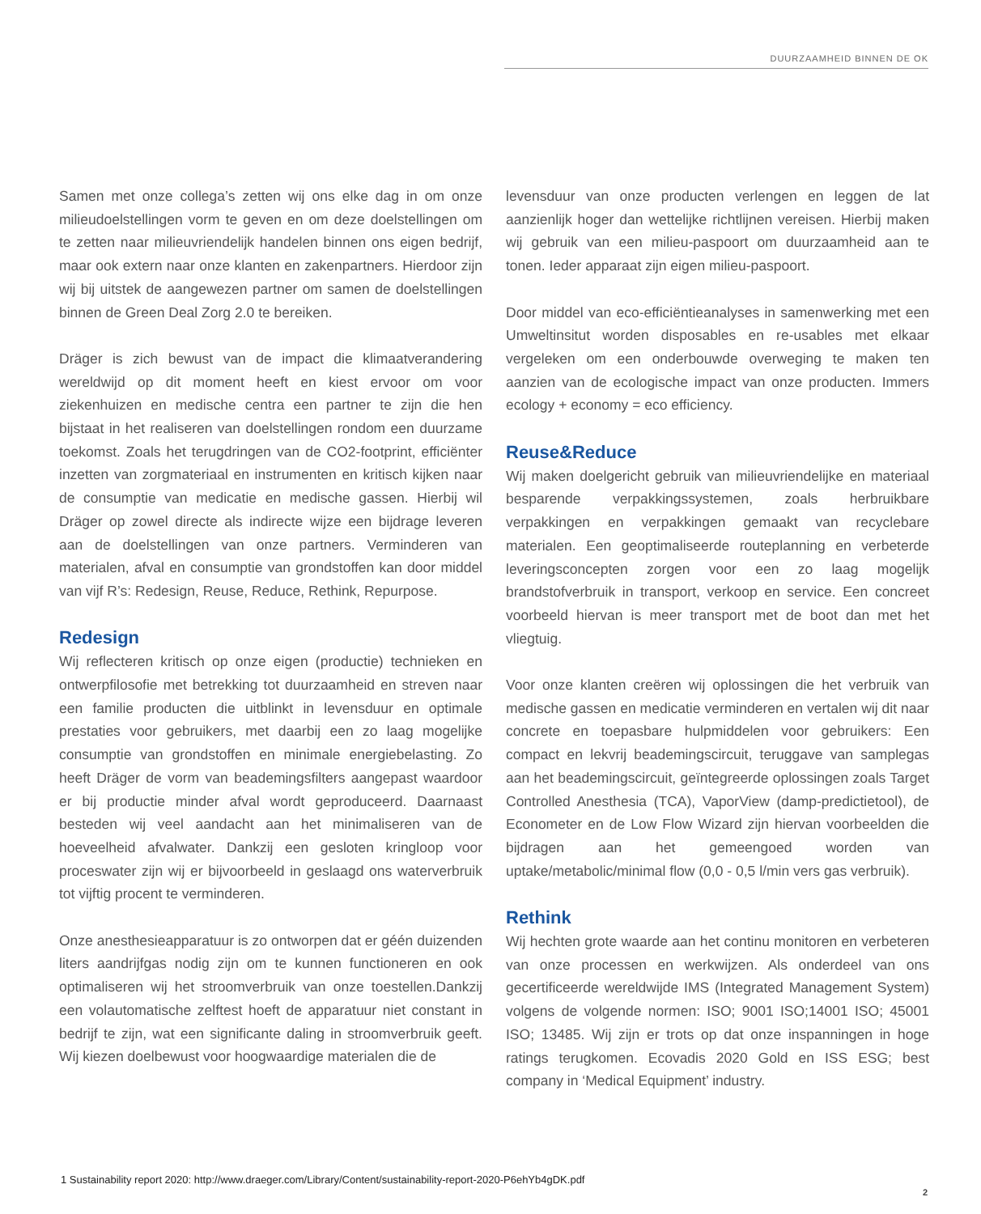DUURZAAMHEID BINNEN DE OK
Samen met onze collega’s zetten wij ons elke dag in om onze milieudoelstellingen vorm te geven en om deze doelstellingen om te zetten naar milieuvriendelijk handelen binnen ons eigen bedrijf, maar ook extern naar onze klanten en zakenpartners. Hierdoor zijn wij bij uitstek de aangewezen partner om samen de doelstellingen binnen de Green Deal Zorg 2.0 te bereiken.
Dräger is zich bewust van de impact die klimaatverandering wereldwijd op dit moment heeft en kiest ervoor om voor ziekenhuizen en medische centra een partner te zijn die hen bijstaat in het realiseren van doelstellingen rondom een duurzame toekomst. Zoals het terugdringen van de CO2-footprint, efficiënter inzetten van zorgmateriaal en instrumenten en kritisch kijken naar de consumptie van medicatie en medische gassen. Hierbij wil Dräger op zowel directe als indirecte wijze een bijdrage leveren aan de doelstellingen van onze partners. Verminderen van materialen, afval en consumptie van grondstoffen kan door middel van vijf R’s: Redesign, Reuse, Reduce, Rethink, Repurpose.
Redesign
Wij reflecteren kritisch op onze eigen (productie) technieken en ontwerpfilosofie met betrekking tot duurzaamheid en streven naar een familie producten die uitblinkt in levensduur en optimale prestaties voor gebruikers, met daarbij een zo laag mogelijke consumptie van grondstoffen en minimale energiebelasting. Zo heeft Dräger de vorm van beademingsfilters aangepast waardoor er bij productie minder afval wordt geproduceerd. Daarnaast besteden wij veel aandacht aan het minimaliseren van de hoeveelheid afvalwater. Dankzij een gesloten kringloop voor proceswater zijn wij er bijvoorbeeld in geslaagd ons waterverbruik tot vijftig procent te verminderen.
Onze anesthesieapparatuur is zo ontworpen dat er géén duizenden liters aandrijfgas nodig zijn om te kunnen functioneren en ook optimaliseren wij het stroomverbruik van onze toestellen.Dankzij een volautomatische zelftest hoeft de apparatuur niet constant in bedrijf te zijn, wat een significante daling in stroomverbruik geeft. Wij kiezen doelbewust voor hoogwaardige materialen die de
levensduur van onze producten verlengen en leggen de lat aanzienlijk hoger dan wettelijke richtlijnen vereisen. Hierbij maken wij gebruik van een milieu-paspoort om duurzaamheid aan te tonen. Ieder apparaat zijn eigen milieu-paspoort.
Door middel van eco-efficiëntieanalyses in samenwerking met een Umweltinsitut worden disposables en re-usables met elkaar vergeleken om een onderbouwde overweging te maken ten aanzien van de ecologische impact van onze producten. Immers ecology + economy = eco efficiency.
Reuse&Reduce
Wij maken doelgericht gebruik van milieuvriendelijke en materiaal besparende verpakkingssystemen, zoals herbruikbare verpakkingen en verpakkingen gemaakt van recyclebare materialen. Een geoptimaliseerde routeplanning en verbeterde leveringsconcepten zorgen voor een zo laag mogelijk brandstofverbruik in transport, verkoop en service. Een concreet voorbeeld hiervan is meer transport met de boot dan met het vliegtuig.
Voor onze klanten creëren wij oplossingen die het verbruik van medische gassen en medicatie verminderen en vertalen wij dit naar concrete en toepasbare hulpmiddelen voor gebruikers: Een compact en lekvrij beademingscircuit, teruggave van samplegas aan het beademingscircuit, geïntegreerde oplossingen zoals Target Controlled Anesthesia (TCA), VaporView (damp-predictietool), de Econometer en de Low Flow Wizard zijn hiervan voorbeelden die bijdragen aan het gemeengoed worden van uptake/metabolic/minimal flow (0,0 - 0,5 l/min vers gas verbruik).
Rethink
Wij hechten grote waarde aan het continu monitoren en verbeteren van onze processen en werkwijzen. Als onderdeel van ons gecertificeerde wereldwijde IMS (Integrated Management System) volgens de volgende normen: ISO; 9001 ISO;14001 ISO; 45001 ISO; 13485. Wij zijn er trots op dat onze inspanningen in hoge ratings terugkomen. Ecovadis 2020 Gold en ISS ESG; best company in ‘Medical Equipment’ industry.
1 Sustainability report 2020: http://www.draeger.com/Library/Content/sustainability-report-2020-P6ehYb4gDK.pdf
2